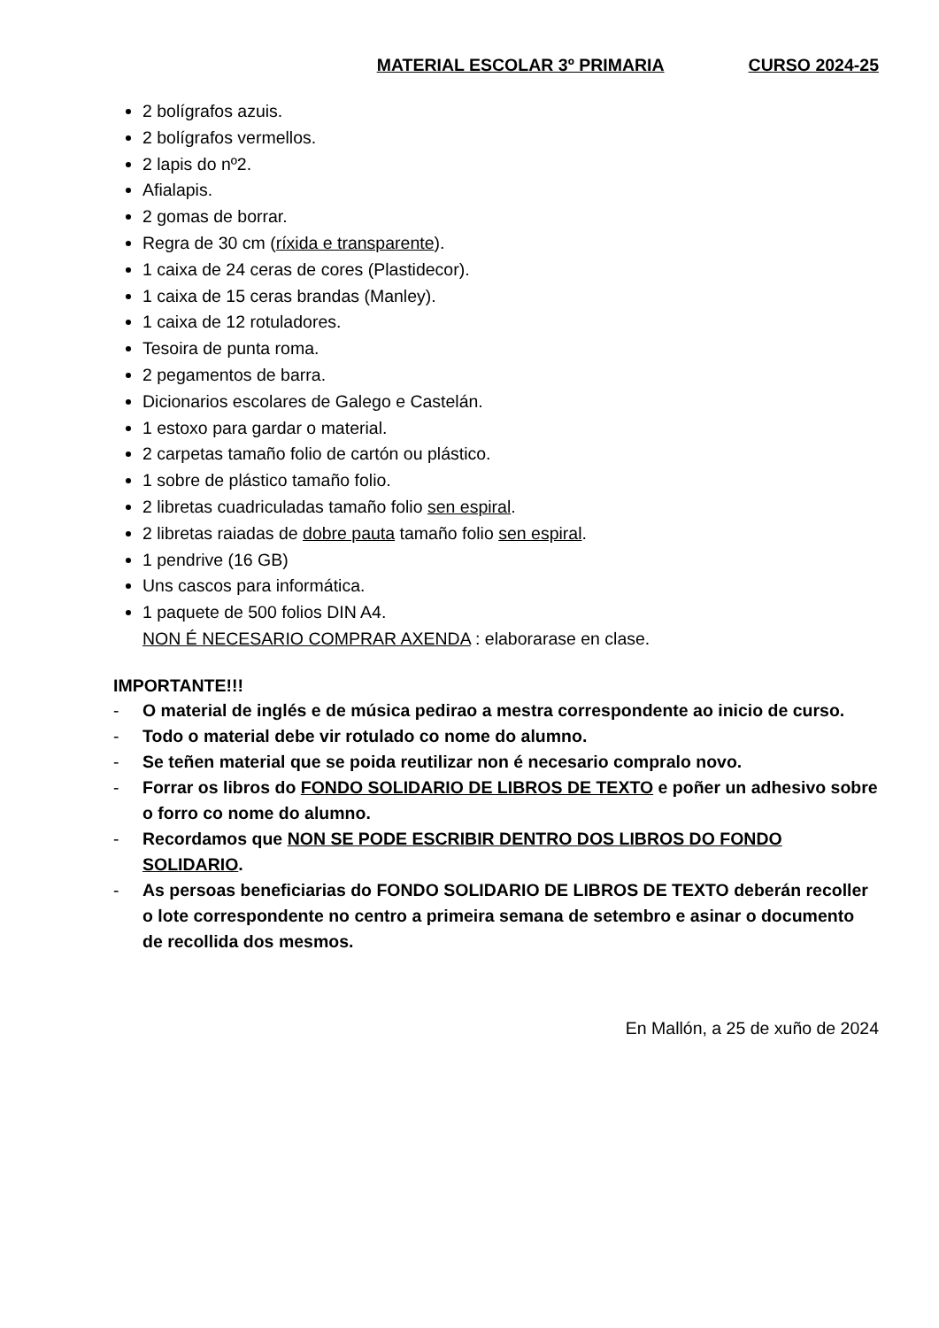MATERIAL ESCOLAR 3º PRIMARIA CURSO 2024-25
2 bolígrafos azuis.
2 bolígrafos vermellos.
2 lapis do nº2.
Afialapis.
2 gomas de borrar.
Regra de 30 cm (ríxida e transparente).
1 caixa de 24 ceras de cores (Plastidecor).
1 caixa de 15 ceras brandas (Manley).
1 caixa de 12 rotuladores.
Tesoira de punta roma.
2 pegamentos de barra.
Dicionarios escolares de Galego e Castelán.
1 estoxo para gardar o material.
2 carpetas tamaño folio de cartón ou plástico.
1 sobre de plástico tamaño folio.
2 libretas cuadriculadas tamaño folio sen espiral.
2 libretas raiadas de dobre pauta tamaño folio sen espiral.
1 pendrive (16 GB)
Uns cascos para informática.
1 paquete de 500 folios DIN A4.
NON É NECESARIO COMPRAR AXENDA : elaborarase en clase.
IMPORTANTE!!!
- O material de inglés e de música pedirao a mestra correspondente ao inicio de curso.
- Todo o material debe vir rotulado co nome do alumno.
- Se teñen material que se poida reutilizar non é necesario compralo novo.
- Forrar os libros do FONDO SOLIDARIO DE LIBROS DE TEXTO e poñer un adhesivo sobre o forro co nome do alumno.
- Recordamos que NON SE PODE ESCRIBIR DENTRO DOS LIBROS DO FONDO SOLIDARIO.
- As persoas beneficiarias do FONDO SOLIDARIO DE LIBROS DE TEXTO deberán recoller o lote correspondente no centro a primeira semana de setembro e asinar o documento de recollida dos mesmos.
En Mallón, a 25 de xuño de 2024